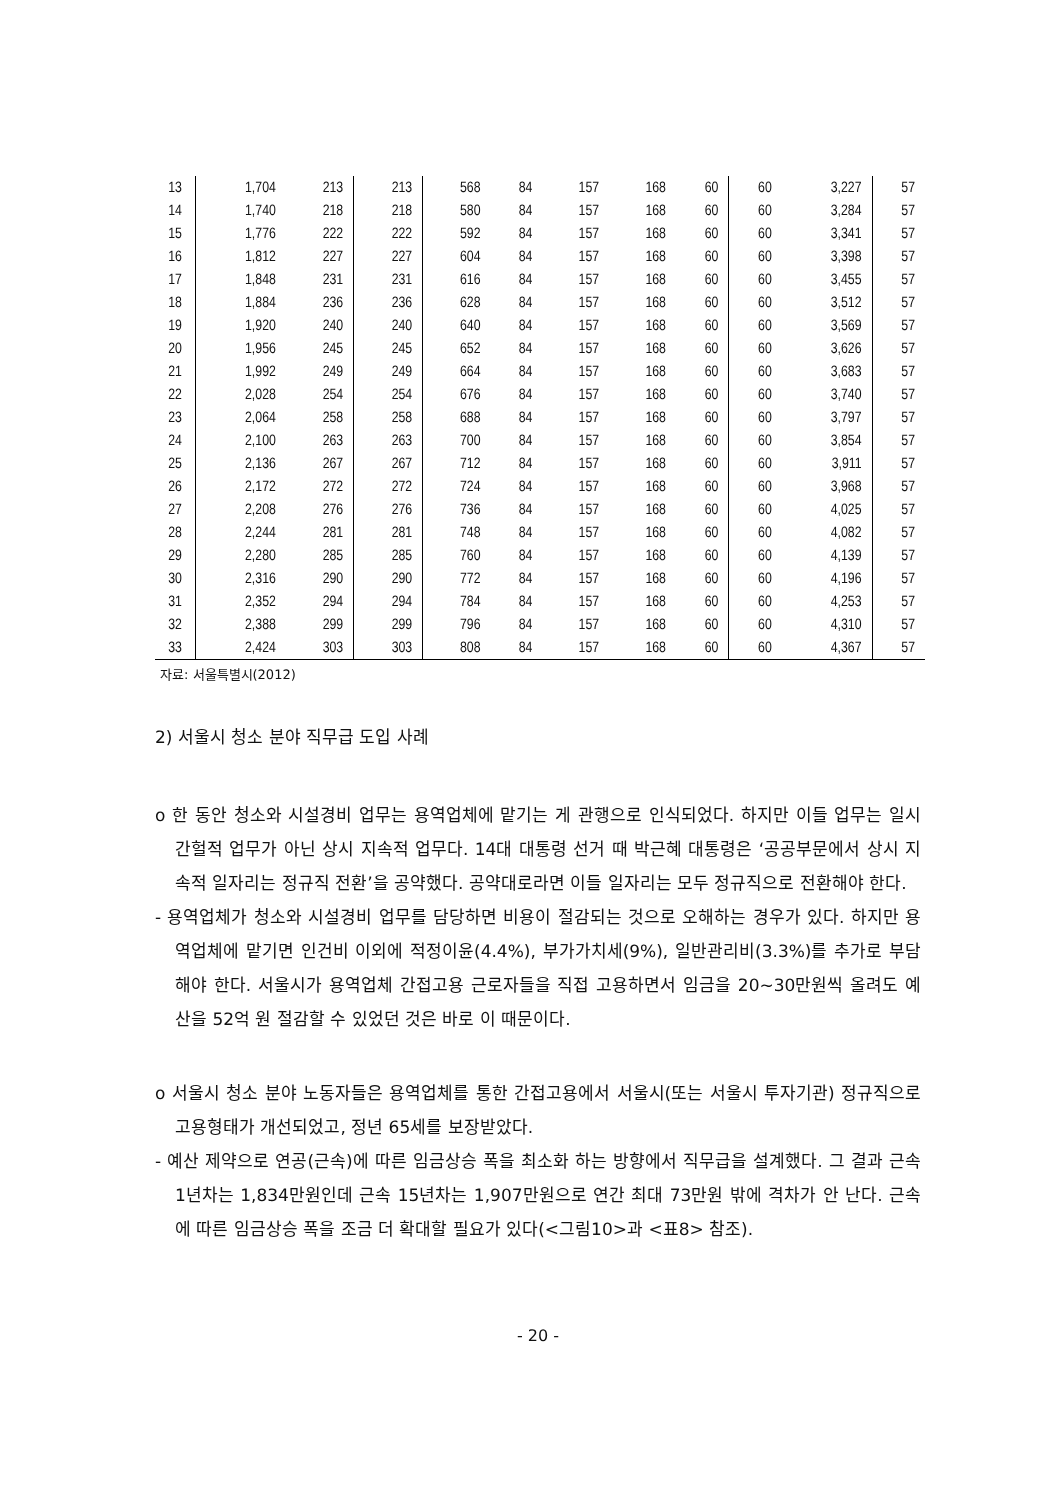| 13 | 1,704 | 213 | 213 | 568 | 84 | 157 | 168 | 60 | 60 | 3,227 | 57 |
| 14 | 1,740 | 218 | 218 | 580 | 84 | 157 | 168 | 60 | 60 | 3,284 | 57 |
| 15 | 1,776 | 222 | 222 | 592 | 84 | 157 | 168 | 60 | 60 | 3,341 | 57 |
| 16 | 1,812 | 227 | 227 | 604 | 84 | 157 | 168 | 60 | 60 | 3,398 | 57 |
| 17 | 1,848 | 231 | 231 | 616 | 84 | 157 | 168 | 60 | 60 | 3,455 | 57 |
| 18 | 1,884 | 236 | 236 | 628 | 84 | 157 | 168 | 60 | 60 | 3,512 | 57 |
| 19 | 1,920 | 240 | 240 | 640 | 84 | 157 | 168 | 60 | 60 | 3,569 | 57 |
| 20 | 1,956 | 245 | 245 | 652 | 84 | 157 | 168 | 60 | 60 | 3,626 | 57 |
| 21 | 1,992 | 249 | 249 | 664 | 84 | 157 | 168 | 60 | 60 | 3,683 | 57 |
| 22 | 2,028 | 254 | 254 | 676 | 84 | 157 | 168 | 60 | 60 | 3,740 | 57 |
| 23 | 2,064 | 258 | 258 | 688 | 84 | 157 | 168 | 60 | 60 | 3,797 | 57 |
| 24 | 2,100 | 263 | 263 | 700 | 84 | 157 | 168 | 60 | 60 | 3,854 | 57 |
| 25 | 2,136 | 267 | 267 | 712 | 84 | 157 | 168 | 60 | 60 | 3,911 | 57 |
| 26 | 2,172 | 272 | 272 | 724 | 84 | 157 | 168 | 60 | 60 | 3,968 | 57 |
| 27 | 2,208 | 276 | 276 | 736 | 84 | 157 | 168 | 60 | 60 | 4,025 | 57 |
| 28 | 2,244 | 281 | 281 | 748 | 84 | 157 | 168 | 60 | 60 | 4,082 | 57 |
| 29 | 2,280 | 285 | 285 | 760 | 84 | 157 | 168 | 60 | 60 | 4,139 | 57 |
| 30 | 2,316 | 290 | 290 | 772 | 84 | 157 | 168 | 60 | 60 | 4,196 | 57 |
| 31 | 2,352 | 294 | 294 | 784 | 84 | 157 | 168 | 60 | 60 | 4,253 | 57 |
| 32 | 2,388 | 299 | 299 | 796 | 84 | 157 | 168 | 60 | 60 | 4,310 | 57 |
| 33 | 2,424 | 303 | 303 | 808 | 84 | 157 | 168 | 60 | 60 | 4,367 | 57 |
자료: 서울특별시(2012)
2) 서울시 청소 분야 직무급 도입 사례
o 한 동안 청소와 시설경비 업무는 용역업체에 맡기는 게 관행으로 인식되었다. 하지만 이들 업무는 일시 간헐적 업무가 아닌 상시 지속적 업무다. 14대 대통령 선거 때 박근혜 대통령은 ‘공공부문에서 상시 지속적 일자리는 정규직 전환’을 공약했다. 공약대로라면 이들 일자리는 모두 정규직으로 전환해야 한다.
- 용역업체가 청소와 시설경비 업무를 담당하면 비용이 절감되는 것으로 오해하는 경우가 있다. 하지만 용역업체에 맡기면 인건비 이외에 적정이윤(4.4%), 부가가치세(9%), 일반관리비(3.3%)를 추가로 부담해야 한다. 서울시가 용역업체 간접고용 근로자들을 직접 고용하면서 임금을 20~30만원씩 올려도 예산을 52억 원 절감할 수 있었던 것은 바로 이 때문이다.
o 서울시 청소 분야 노동자들은 용역업체를 통한 간접고용에서 서울시(또는 서울시 투자기관) 정규직으로 고용형태가 개선되었고, 정년 65세를 보장받았다.
- 예산 제약으로 연공(근속)에 따른 임금상승 폭을 최소화 하는 방향에서 직무급을 설계했다. 그 결과 근속 1년차는 1,834만원인데 근속 15년차는 1,907만원으로 연간 최대 73만원 밖에 격차가 안 난다. 근속에 따른 임금상승 폭을 조금 더 확대할 필요가 있다(<그림10>과 <표8> 참조).
- 20 -